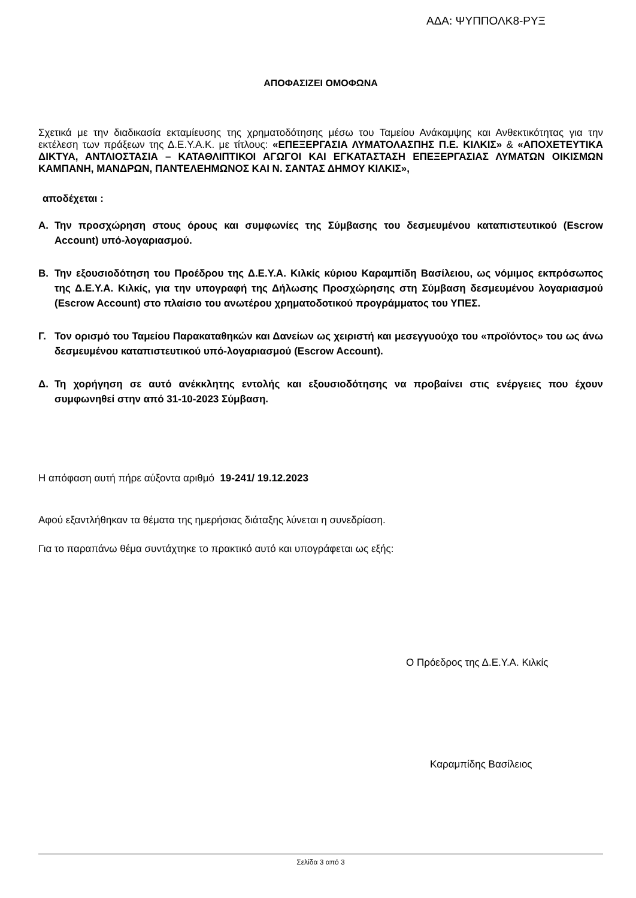ΑΔΑ: ΨΥΠΠΟΛΚ8-ΡΥΞ
ΑΠΟΦΑΣΙΖΕΙ ΟΜΟΦΩΝΑ
Σχετικά με την διαδικασία εκταμίευσης της χρηματοδότησης μέσω του Ταμείου Ανάκαμψης και Ανθεκτικότητας για την εκτέλεση των πράξεων της Δ.Ε.Υ.Α.Κ. με τίτλους: «ΕΠΕΞΕΡΓΑΣΙΑ ΛΥΜΑΤΟΛΑΣΠΗΣ Π.Ε. ΚΙΛΚΙΣ» & «ΑΠΟΧΕΤΕΥΤΙΚΑ ΔΙΚΤΥΑ, ΑΝΤΛΙΟΣΤΑΣΙΑ – ΚΑΤΑΘΛΙΠΤΙΚΟΙ ΑΓΩΓΟΙ ΚΑΙ ΕΓΚΑΤΑΣΤΑΣΗ ΕΠΕΞΕΡΓΑΣΙΑΣ ΛΥΜΑΤΩΝ ΟΙΚΙΣΜΩΝ ΚΑΜΠΑΝΗ, ΜΑΝΔΡΩΝ, ΠΑΝΤΕΛΕΗΜΩΝΟΣ ΚΑΙ Ν. ΣΑΝΤΑΣ ΔΗΜΟΥ ΚΙΛΚΙΣ»,
αποδέχεται :
Α. Την προσχώρηση στους όρους και συμφωνίες της Σύμβασης του δεσμευμένου καταπιστευτικού (Escrow Account) υπό-λογαριασμού.
Β. Την εξουσιοδότηση του Προέδρου της Δ.Ε.Υ.Α. Κιλκίς κύριου Καραμπίδη Βασίλειου, ως νόμιμος εκπρόσωπος της Δ.Ε.Υ.Α. Κιλκίς, για την υπογραφή της Δήλωσης Προσχώρησης στη Σύμβαση δεσμευμένου λογαριασμού (Escrow Account) στο πλαίσιο του ανωτέρου χρηματοδοτικού προγράμματος του ΥΠΕΣ.
Γ. Τον ορισμό του Ταμείου Παρακαταθηκών και Δανείων ως χειριστή και μεσεγγυούχο του «προϊόντος» του ως άνω δεσμευμένου καταπιστευτικού υπό-λογαριασμού (Escrow Account).
Δ. Τη χορήγηση σε αυτό ανέκκλητης εντολής και εξουσιοδότησης να προβαίνει στις ενέργειες που έχουν συμφωνηθεί στην από 31-10-2023 Σύμβαση.
Η απόφαση αυτή πήρε αύξοντα αριθμό 19-241/ 19.12.2023
Αφού εξαντλήθηκαν τα θέματα της ημερήσιας διάταξης λύνεται η συνεδρίαση.
Για το παραπάνω θέμα συντάχτηκε το πρακτικό αυτό και υπογράφεται ως εξής:
Ο Πρόεδρος της Δ.Ε.Υ.Α. Κιλκίς
Καραμπίδης Βασίλειος
Σελίδα 3 από 3